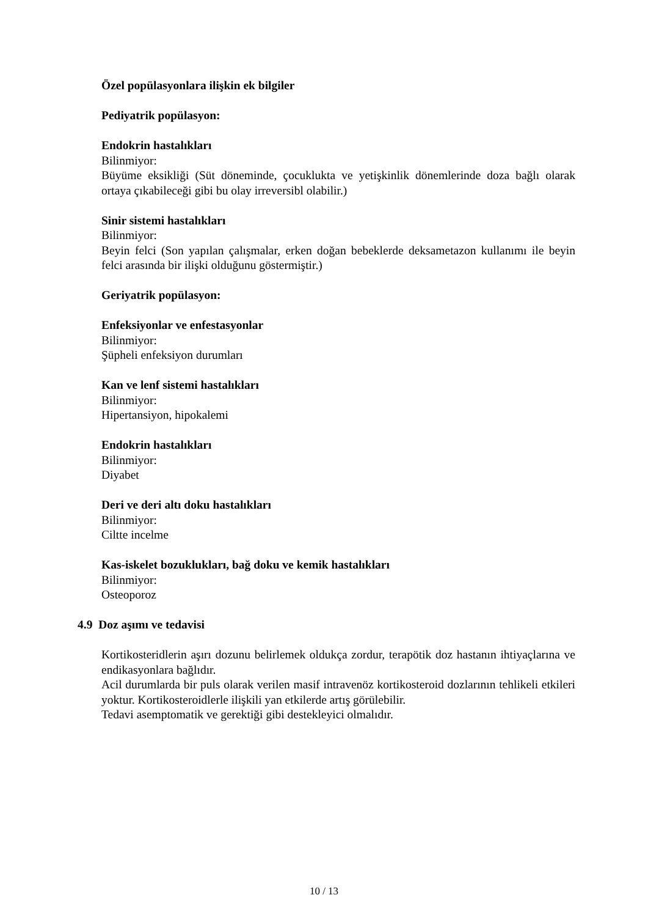Özel popülasyonlara ilişkin ek bilgiler
Pediyatrik popülasyon:
Endokrin hastalıkları
Bilinmiyor:
Büyüme eksikliği (Süt döneminde, çocuklukta ve yetişkinlik dönemlerinde doza bağlı olarak ortaya çıkabileceği gibi bu olay irreversibl olabilir.)
Sinir sistemi hastalıkları
Bilinmiyor:
Beyin felci (Son yapılan çalışmalar, erken doğan bebeklerde deksametazon kullanımı ile beyin felci arasında bir ilişki olduğunu göstermiştir.)
Geriyatrik popülasyon:
Enfeksiyonlar ve enfestasyonlar
Bilinmiyor:
Şüpheli enfeksiyon durumları
Kan ve lenf sistemi hastalıkları
Bilinmiyor:
Hipertansiyon, hipokalemi
Endokrin hastalıkları
Bilinmiyor:
Diyabet
Deri ve deri altı doku hastalıkları
Bilinmiyor:
Ciltte incelme
Kas-iskelet bozuklukları, bağ doku ve kemik hastalıkları
Bilinmiyor:
Osteoporoz
4.9 Doz aşımı ve tedavisi
Kortikosteridlerin aşırı dozunu belirlemek oldukça zordur, terapötik doz hastanın ihtiyaçlarına ve endikasyonlara bağlıdır.
Acil durumlarda bir puls olarak verilen masif intravenöz kortikosteroid dozlarının tehlikeli etkileri yoktur. Kortikosteroidlerle ilişkili yan etkilerde artış görülebilir.
Tedavi asemptomatik ve gerektiği gibi destekleyici olmalıdır.
10 / 13